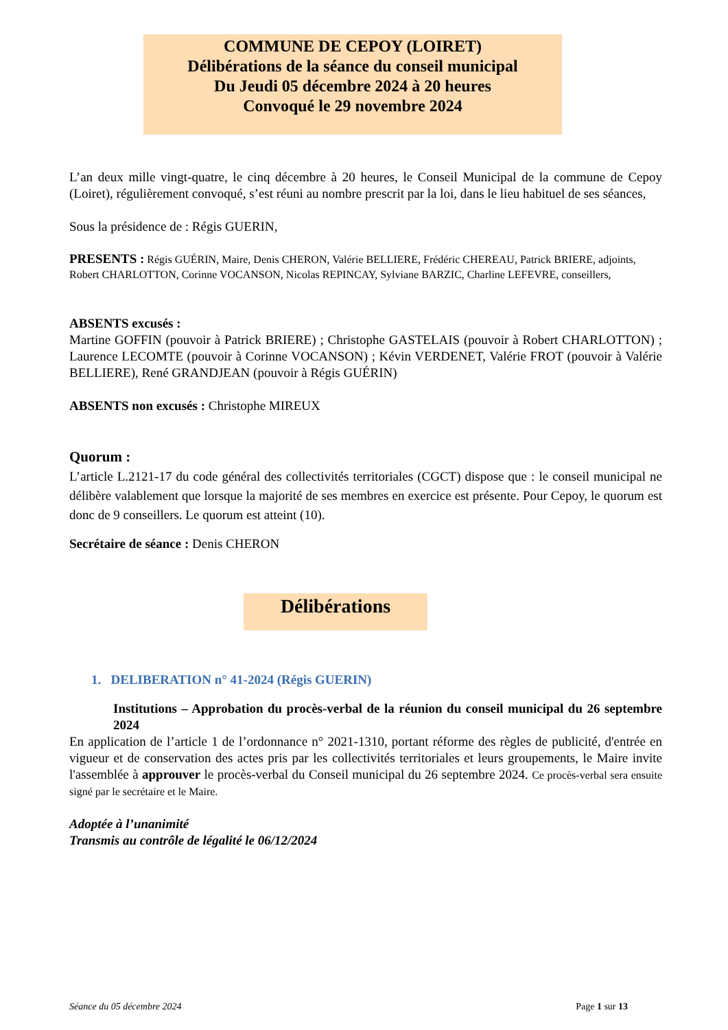COMMUNE DE CEPOY (LOIRET)
Délibérations de la séance du conseil municipal
Du Jeudi 05 décembre 2024 à 20 heures
Convoqué le 29 novembre 2024
L’an deux mille vingt-quatre, le cinq décembre à 20 heures, le Conseil Municipal de la commune de Cepoy (Loiret), régulièrement convoqué, s’est réuni au nombre prescrit par la loi, dans le lieu habituel de ses séances,
Sous la présidence de : Régis GUERIN,
PRESENTS : Régis GUÉRIN, Maire, Denis CHERON, Valérie BELLIERE, Frédéric CHEREAU, Patrick BRIERE, adjoints,
Robert CHARLOTTON, Corinne VOCANSON, Nicolas REPINCAY, Sylviane BARZIC, Charline LEFEVRE, conseillers,
ABSENTS excusés :
Martine GOFFIN (pouvoir à Patrick BRIERE) ; Christophe GASTELAIS (pouvoir à Robert CHARLOTTON) ; Laurence LECOMTE (pouvoir à Corinne VOCANSON) ; Kévin VERDENET, Valérie FROT (pouvoir à Valérie BELLIERE), René GRANDJEAN (pouvoir à Régis GUÉRIN)
ABSENTS non excusés : Christophe MIREUX
Quorum :
L’article L.2121-17 du code général des collectivités territoriales (CGCT) dispose que : le conseil municipal ne délibère valablement que lorsque la majorité de ses membres en exercice est présente. Pour Cepoy, le quorum est donc de 9 conseillers. Le quorum est atteint (10).
Secrétaire de séance : Denis CHERON
Délibérations
1. DELIBERATION n° 41-2024 (Régis GUERIN)
Institutions – Approbation du procès-verbal de la réunion du conseil municipal du 26 septembre 2024
En application de l’article 1 de l’ordonnance n° 2021-1310, portant réforme des règles de publicité, d'entrée en vigueur et de conservation des actes pris par les collectivités territoriales et leurs groupements, le Maire invite l'assemblée à approuver le procès-verbal du Conseil municipal du 26 septembre 2024. Ce procès-verbal sera ensuite signé par le secrétaire et le Maire.
Adoptée à l’unanimité
Transmis au contrôle de légalité le 06/12/2024
Séance du 05 décembre 2024 Page 1 sur 13